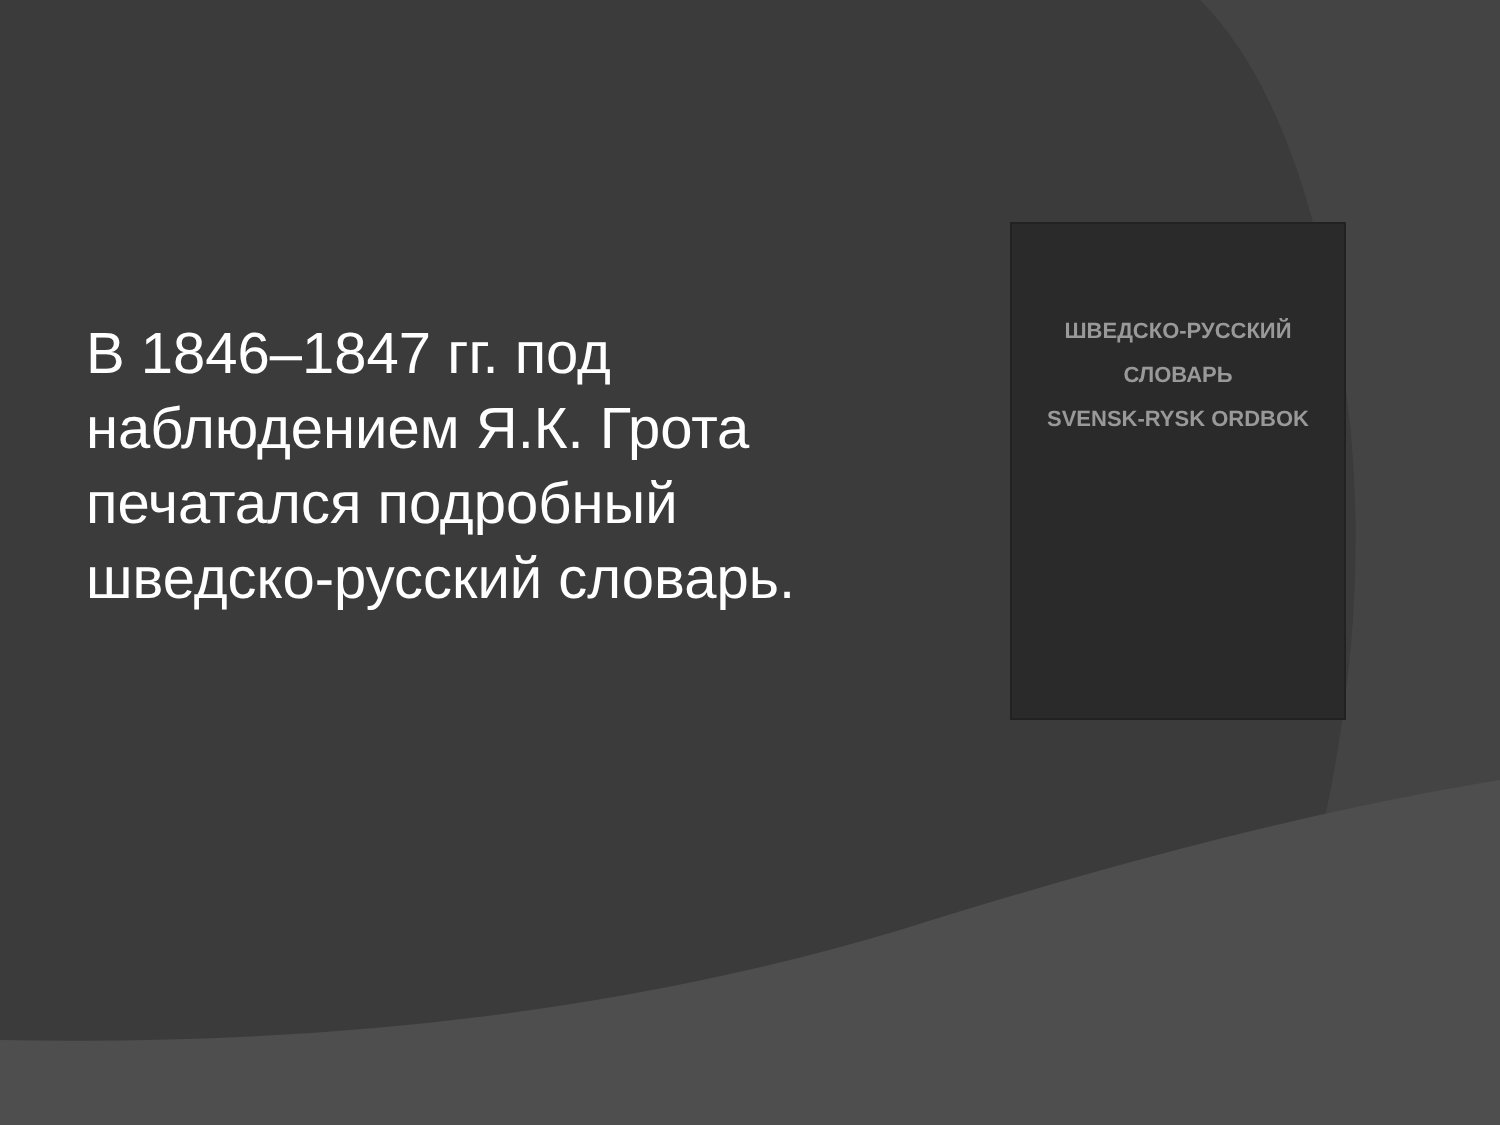В 1846–1847 гг. под наблюдением Я.К. Грота печатался подробный шведско-русский словарь.
ШВЕДСКО-РУССКИЙ СЛОВАРЬ
SVENSK-RYSK ORDBOK